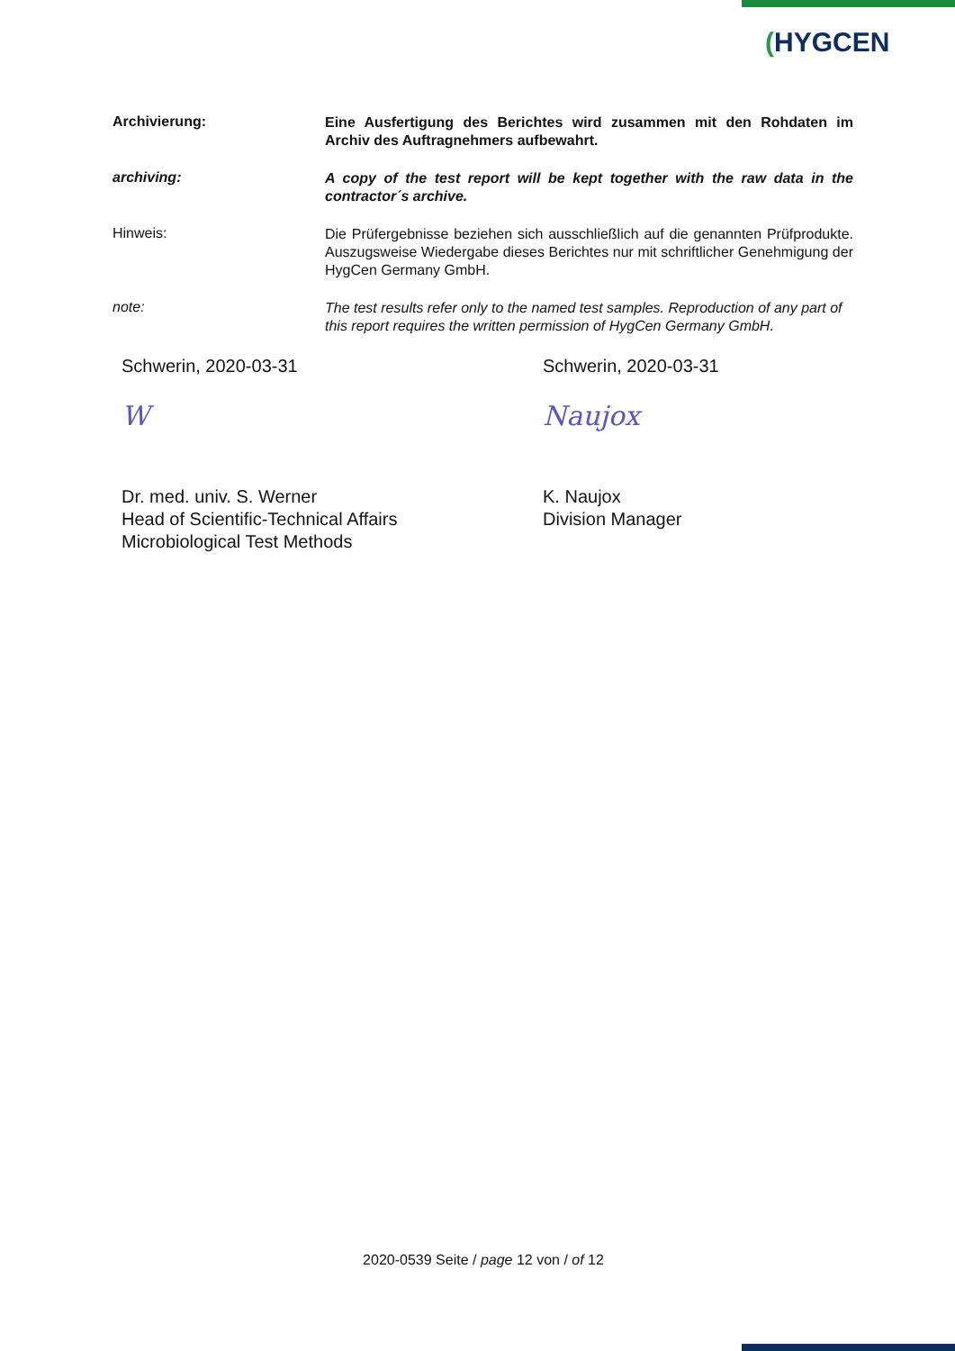(HYGCEN
Archivierung:
Eine Ausfertigung des Berichtes wird zusammen mit den Rohdaten im Archiv des Auftragnehmers aufbewahrt.
archiving:
A copy of the test report will be kept together with the raw data in the contractor´s archive.
Hinweis:
Die Prüfergebnisse beziehen sich ausschließlich auf die genannten Prüfprodukte. Auszugsweise Wiedergabe dieses Berichtes nur mit schriftlicher Genehmigung der HygCen Germany GmbH.
note:
The test results refer only to the named test samples. Reproduction of any part of this report requires the written permission of HygCen Germany GmbH.
Schwerin, 2020-03-31
W
Dr. med. univ. S. Werner
Head of Scientific-Technical Affairs
Microbiological Test Methods
Schwerin, 2020-03-31
Naujox
K. Naujox
Division Manager
2020-0539 Seite / page 12 von / of 12